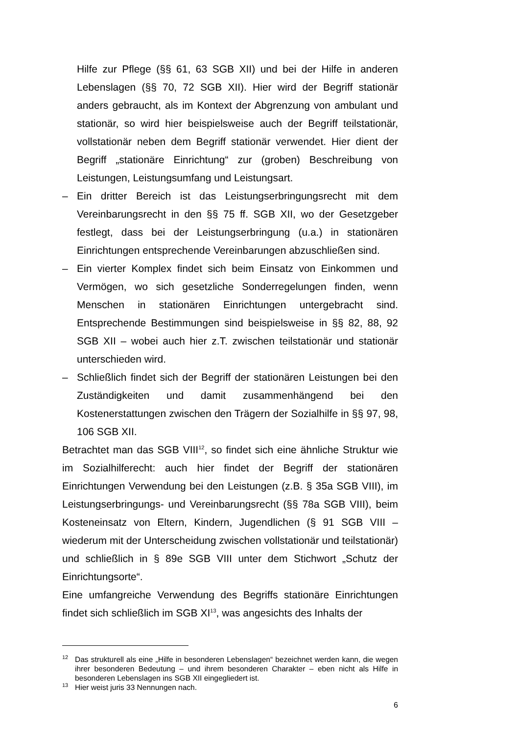Hilfe zur Pflege (§§ 61, 63 SGB XII) und bei der Hilfe in anderen Lebenslagen (§§ 70, 72 SGB XII). Hier wird der Begriff stationär anders gebraucht, als im Kontext der Abgrenzung von ambulant und stationär, so wird hier beispielsweise auch der Begriff teilstationär, vollstationär neben dem Begriff stationär verwendet. Hier dient der Begriff „stationäre Einrichtung“ zur (groben) Beschreibung von Leistungen, Leistungsumfang und Leistungsart.
– Ein dritter Bereich ist das Leistungserbringungsrecht mit dem Vereinbarungsrecht in den §§ 75 ff. SGB XII, wo der Gesetzgeber festlegt, dass bei der Leistungserbringung (u.a.) in stationären Einrichtungen entsprechende Vereinbarungen abzuschließen sind.
– Ein vierter Komplex findet sich beim Einsatz von Einkommen und Vermögen, wo sich gesetzliche Sonderregelungen finden, wenn Menschen in stationären Einrichtungen untergebracht sind. Entsprechende Bestimmungen sind beispielsweise in §§ 82, 88, 92 SGB XII – wobei auch hier z.T. zwischen teilstationär und stationär unterschieden wird.
– Schließlich findet sich der Begriff der stationären Leistungen bei den Zuständigkeiten und damit zusammenhängend bei den Kostenerstattungen zwischen den Trägern der Sozialhilfe in §§ 97, 98, 106 SGB XII.
Betrachtet man das SGB VIII<sup>12</sup>, so findet sich eine ähnliche Struktur wie im Sozialhilferecht: auch hier findet der Begriff der stationären Einrichtungen Verwendung bei den Leistungen (z.B. § 35a SGB VIII), im Leistungserbringungs- und Vereinbarungsrecht (§§ 78a SGB VIII), beim Kosteneinsatz von Eltern, Kindern, Jugendlichen (§ 91 SGB VIII – wiederum mit der Unterscheidung zwischen vollstationär und teilstationär) und schließlich in § 89e SGB VIII unter dem Stichwort „Schutz der Einrichtungsorte“.
Eine umfangreiche Verwendung des Begriffs stationäre Einrichtungen findet sich schließlich im SGB XI<sup>13</sup>, was angesichts des Inhalts der
<sup>12</sup> Das strukturell als eine „Hilfe in besonderen Lebenslagen“ bezeichnet werden kann, die wegen ihrer besonderen Bedeutung – und ihrem besonderen Charakter – eben nicht als Hilfe in besonderen Lebenslagen ins SGB XII eingegliedert ist.
<sup>13</sup> Hier weist juris 33 Nennungen nach.
6